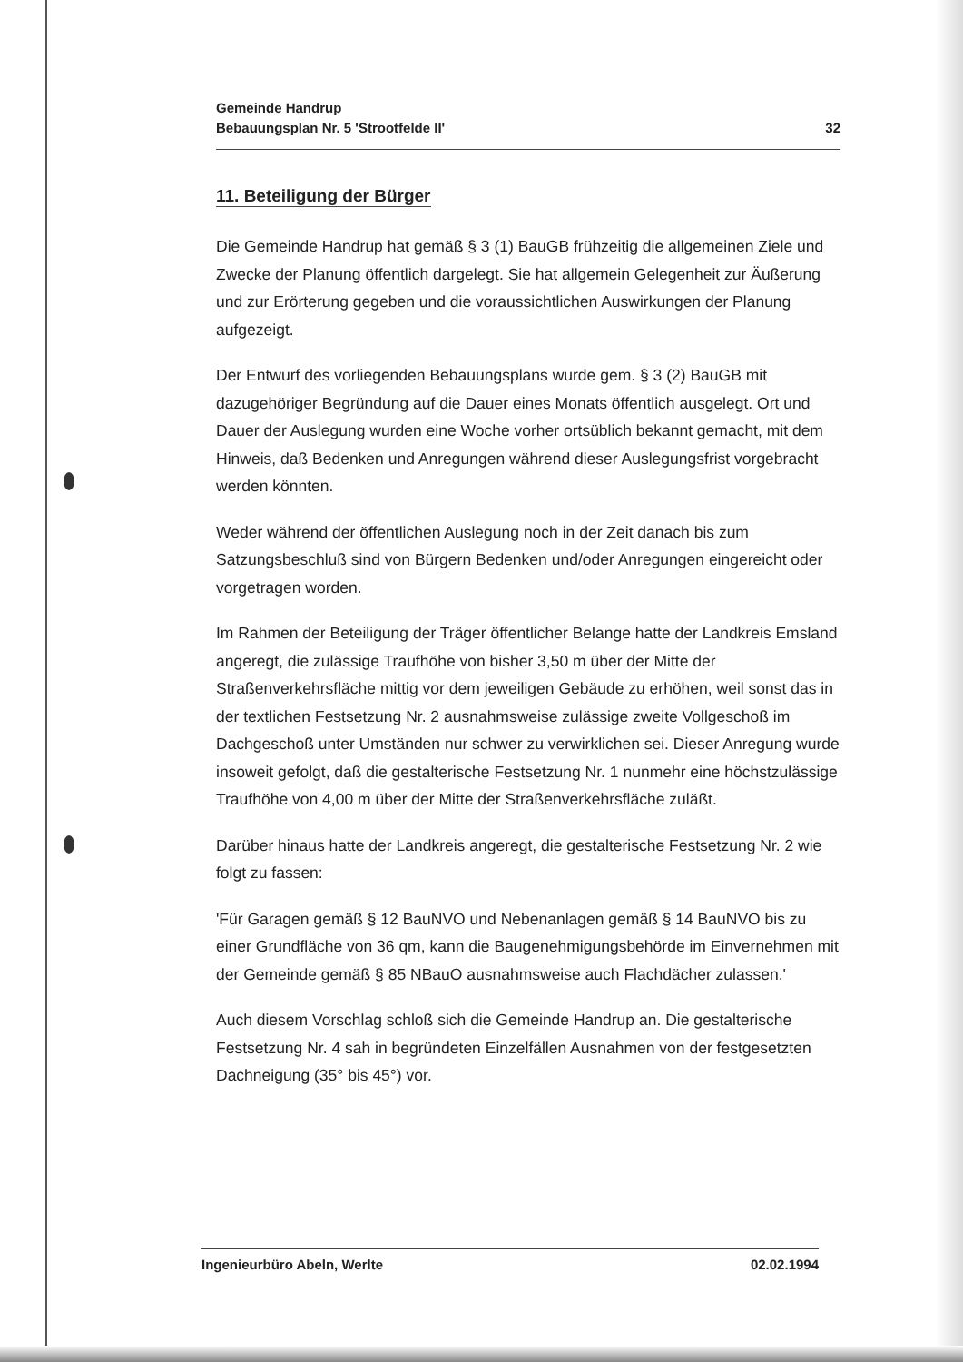Gemeinde Handrup
Bebauungsplan Nr. 5 'Strootfelde II'
32
11. Beteiligung der Bürger
Die Gemeinde Handrup hat gemäß § 3 (1) BauGB frühzeitig die allgemeinen Ziele und Zwecke der Planung öffentlich dargelegt. Sie hat allgemein Gelegenheit zur Äußerung und zur Erörterung gegeben und die voraussichtlichen Auswirkungen der Planung aufgezeigt.
Der Entwurf des vorliegenden Bebauungsplans wurde gem. § 3 (2) BauGB mit dazugehöriger Begründung auf die Dauer eines Monats öffentlich ausgelegt. Ort und Dauer der Auslegung wurden eine Woche vorher ortsüblich bekannt gemacht, mit dem Hinweis, daß Bedenken und Anregungen während dieser Auslegungsfrist vorgebracht werden könnten.
Weder während der öffentlichen Auslegung noch in der Zeit danach bis zum Satzungsbeschluß sind von Bürgern Bedenken und/oder Anregungen eingereicht oder vorgetragen worden.
Im Rahmen der Beteiligung der Träger öffentlicher Belange hatte der Landkreis Emsland angeregt, die zulässige Traufhöhe von bisher 3,50 m über der Mitte der Straßenverkehrsfläche mittig vor dem jeweiligen Gebäude zu erhöhen, weil sonst das in der textlichen Festsetzung Nr. 2 ausnahmsweise zulässige zweite Vollgeschoß im Dachgeschoß unter Umständen nur schwer zu verwirklichen sei. Dieser Anregung wurde insoweit gefolgt, daß die gestalterische Festsetzung Nr. 1 nunmehr eine höchstzulässige Traufhöhe von 4,00 m über der Mitte der Straßenverkehrsfläche zuläßt.
Darüber hinaus hatte der Landkreis angeregt, die gestalterische Festsetzung Nr. 2 wie folgt zu fassen:
'Für Garagen gemäß § 12 BauNVO und Nebenanlagen gemäß § 14 BauNVO bis zu einer Grundfläche von 36 qm, kann die Baugenehmigungsbehörde im Einvernehmen mit der Gemeinde gemäß § 85 NBauO ausnahmsweise auch Flachdächer zulassen.'
Auch diesem Vorschlag schloß sich die Gemeinde Handrup an. Die gestalterische Festsetzung Nr. 4 sah in begründeten Einzelfällen Ausnahmen von der festgesetzten Dachneigung (35° bis 45°) vor.
Ingenieurbüro Abeln, Werlte 02.02.1994